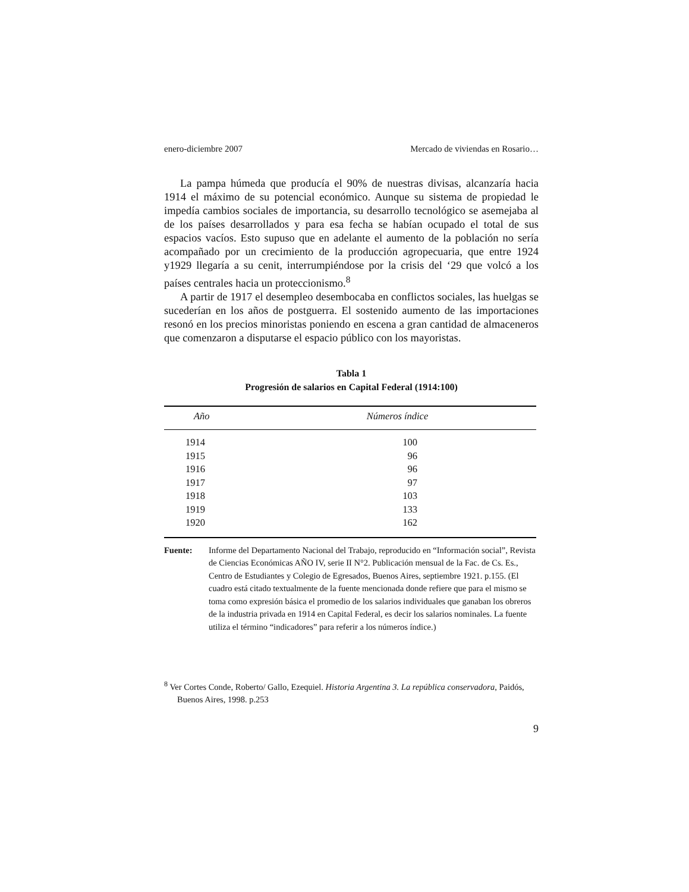enero-diciembre 2007 Mercado de viviendas en Rosario…
La pampa húmeda que producía el 90% de nuestras divisas, alcanzaría hacia 1914 el máximo de su potencial económico. Aunque su sistema de propiedad le impedía cambios sociales de importancia, su desarrollo tecnológico se asemejaba al de los países desarrollados y para esa fecha se habían ocupado el total de sus espacios vacíos. Esto supuso que en adelante el aumento de la población no sería acompañado por un crecimiento de la producción agropecuaria, que entre 1924 y1929 llegaría a su cenit, interrumpiéndose por la crisis del ‘29 que volcó a los países centrales hacia un proteccionismo.<sup>8</sup>
A partir de 1917 el desempleo desembocaba en conflictos sociales, las huelgas se sucederían en los años de postguerra. El sostenido aumento de las importaciones resonó en los precios minoristas poniendo en escena a gran cantidad de almaceneros que comenzaron a disputarse el espacio público con los mayoristas.
Tabla 1
Progresión de salarios en Capital Federal (1914:100)
| Año | Números índice |
| --- | --- |
| 1914 | 100 |
| 1915 | 96 |
| 1916 | 96 |
| 1917 | 97 |
| 1918 | 103 |
| 1919 | 133 |
| 1920 | 162 |
Fuente: Informe del Departamento Nacional del Trabajo, reproducido en “Información social”, Revista de Ciencias Económicas AÑO IV, serie II N°2. Publicación mensual de la Fac. de Cs. Es., Centro de Estudiantes y Colegio de Egresados, Buenos Aires, septiembre 1921. p.155. (El cuadro está citado textualmente de la fuente mencionada donde refiere que para el mismo se toma como expresión básica el promedio de los salarios individuales que ganaban los obreros de la industria privada en 1914 en Capital Federal, es decir los salarios nominales. La fuente utiliza el término “indicadores” para referir a los números índice.)
<sup>8</sup> Ver Cortes Conde, Roberto/ Gallo, Ezequiel. Historia Argentina 3. La república conservadora, Paidós, Buenos Aires, 1998. p.253
9